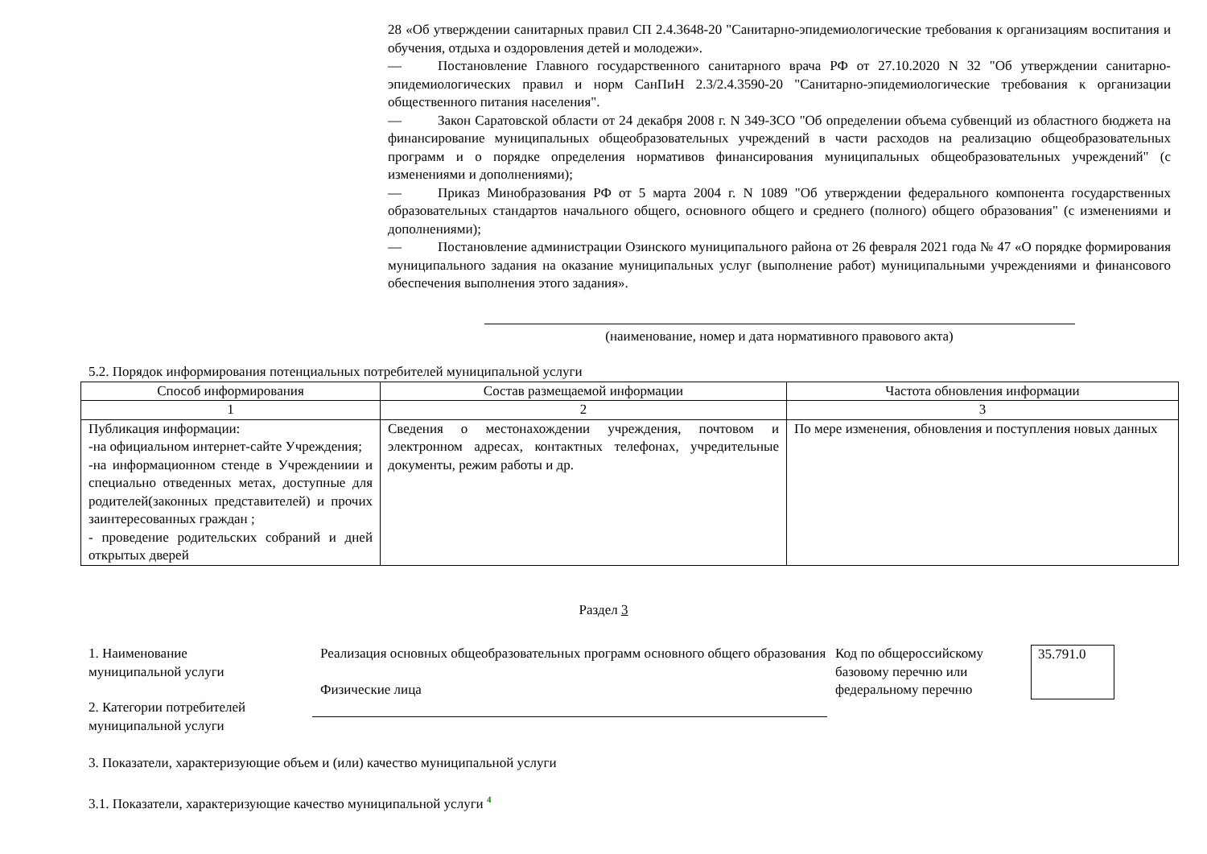28 «Об утверждении санитарных правил СП 2.4.3648-20 "Санитарно-эпидемиологические требования к организациям воспитания и обучения, отдыха и оздоровления детей и молодежи».
— Постановление Главного государственного санитарного врача РФ от 27.10.2020 N 32 "Об утверждении санитарно-эпидемиологических правил и норм СанПиН 2.3/2.4.3590-20 "Санитарно-эпидемиологические требования к организации общественного питания населения".
— Закон Саратовской области от 24 декабря 2008 г. N 349-ЗСО "Об определении объема субвенций из областного бюджета на финансирование муниципальных общеобразовательных учреждений в части расходов на реализацию общеобразовательных программ и о порядке определения нормативов финансирования муниципальных общеобразовательных учреждений" (с изменениями и дополнениями);
— Приказ Минобразования РФ от 5 марта 2004 г. N 1089 "Об утверждении федерального компонента государственных образовательных стандартов начального общего, основного общего и среднего (полного) общего образования" (с изменениями и дополнениями);
— Постановление администрации Озинского муниципального района от 26 февраля 2021 года № 47 «О порядке формирования муниципального задания на оказание муниципальных услуг (выполнение работ) муниципальными учреждениями и финансового обеспечения выполнения этого задания».
(наименование, номер и дата нормативного правового акта)
5.2. Порядок информирования потенциальных потребителей муниципальной услуги
| Способ информирования | Состав размещаемой информации | Частота обновления информации |
| --- | --- | --- |
| 1 | 2 | 3 |
| Публикация информации: -на официальном интернет-сайте Учреждения; -на информационном стенде в Учреждениии и специально отведенных метах, доступные для родителей(законных представителей) и прочих заинтересованных граждан ; - проведение родительских собраний и дней открытых дверей | Сведения о местонахождении учреждения, почтовом и электронном адресах, контактных телефонах, учредительные документы, режим работы и др. | По мере изменения, обновления и поступления новых данных |
Раздел 3
1. Наименование
муниципальной услуги
2. Категории потребителей
муниципальной услуги
Реализация основных общеобразовательных программ основного общего образования
Физические лица
Код по общероссийскому базовому перечню или федеральному перечню
35.791.0
3. Показатели, характеризующие объем и (или) качество муниципальной услуги
3.1. Показатели, характеризующие качество муниципальной услуги <sup>4</sup>